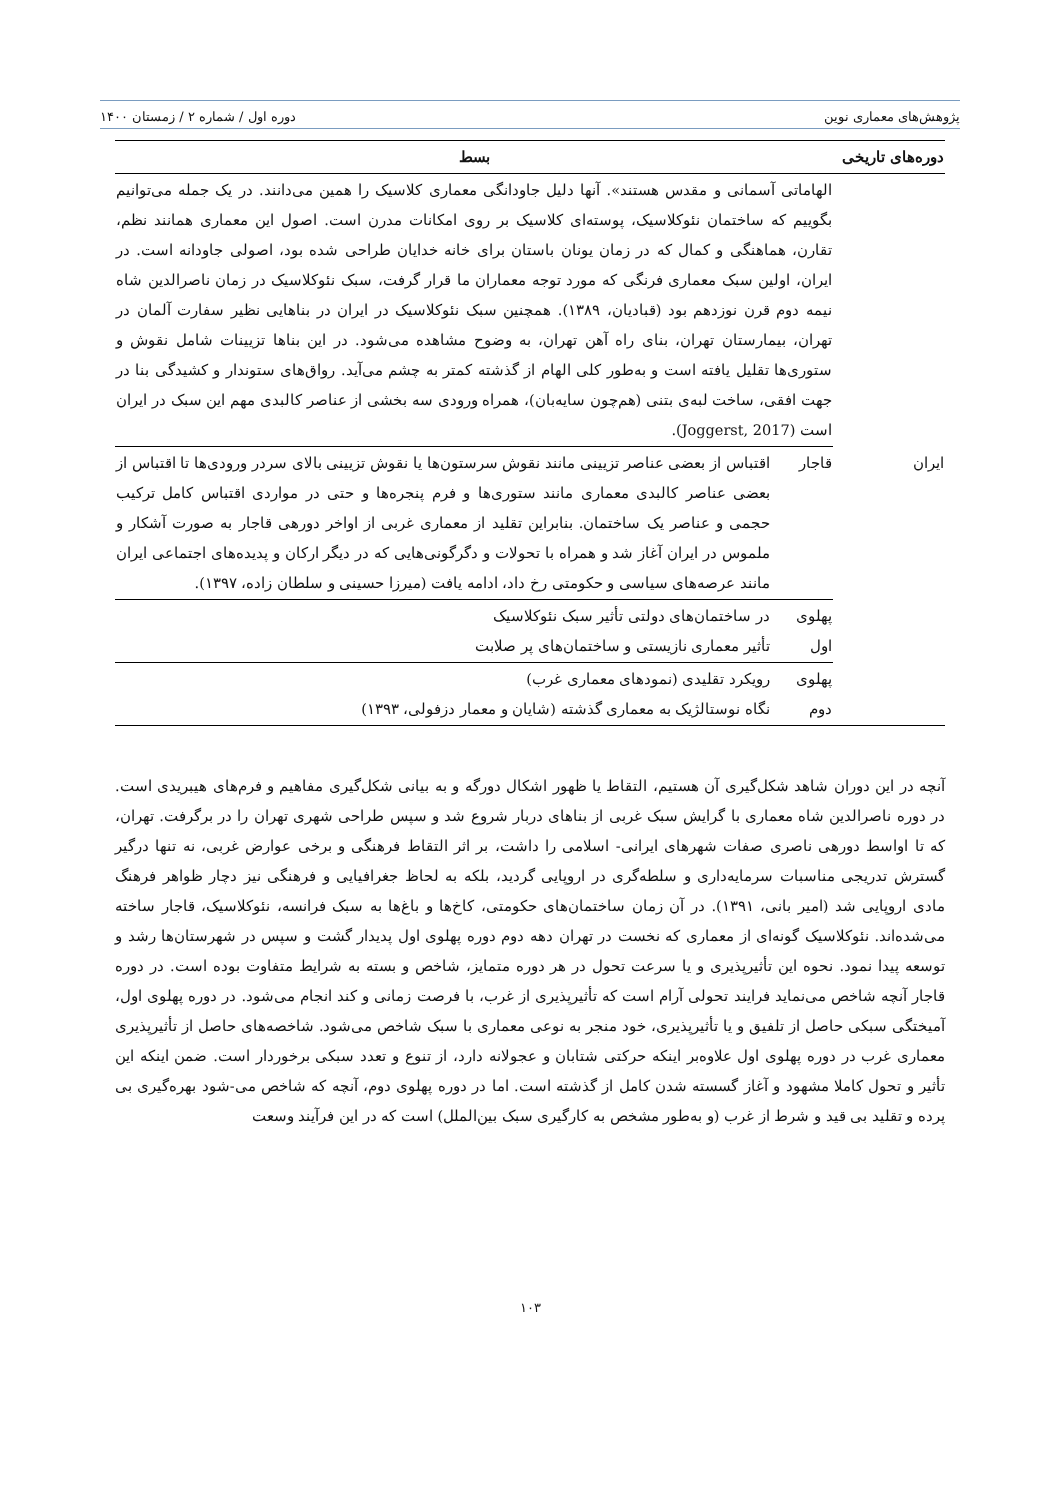پژوهش‌های معماری نوین دوره اول / شماره ۲ / زمستان ۱۴۰۰
| دوره‌های تاریخی | بسط | |
| --- | --- | --- |
| | الهاماتی آسمانی و مقدس هستند». آنها دلیل جاودانگی معماری کلاسیک را همین می‌دانند. در یک جمله می‌توانیم بگوییم که ساختمان نئوکلاسیک، پوسته‌ای کلاسیک بر روی امکانات مدرن است. اصول این معماری همانند نظم، تقارن، هماهنگی و کمال که در زمان یونان باستان برای خانه خدایان طراحی شده بود، اصولی جاودانه است. در ایران، اولین سبک معماری فرنگی که مورد توجه معماران ما قرار گرفت، سبک نئوکلاسیک در زمان ناصرالدین شاه نیمه دوم قرن نوزدهم بود (قبادیان، ۱۳۸۹). همچنین سبک نئوکلاسیک در ایران در بناهایی نظیر سفارت آلمان در تهران، بیمارستان تهران، بنای راه آهن تهران، به وضوح مشاهده می‌شود. در این بناها تزیینات شامل نقوش و ستوری‌ها تقلیل یافته است و به‌طور کلی الهام از گذشته کمتر به چشم می‌آید. رواق‌های ستوندار و کشیدگی بنا در جهت افقی، ساخت لبه‌ی بتنی (هم‌چون سایه‌بان)، همراه ورودی سه بخشی از عناصر کالبدی مهم این سبک در ایران است (Joggerst, 2017). | |
| ایران | قاجار | اقتباس از بعضی عناصر تزیینی مانند نقوش سرستون‌ها یا نقوش تزیینی بالای سردر ورودی‌ها تا اقتباس از بعضی عناصر کالبدی معماری مانند ستوری‌ها و فرم پنجره‌ها و حتی در مواردی اقتباس کامل ترکیب حجمی و عناصر یک ساختمان. بنابراین تقلید از معماری غربی از اواخر دورهی قاجار به صورت آشکار و ملموس در ایران آغاز شد و همراه با تحولات و دگرگونی‌هایی که در دیگر ارکان و پدیده‌های اجتماعی ایران مانند عرصه‌های سیاسی و حکومتی رخ داد، ادامه یافت (میرزا حسینی و سلطان زاده، ۱۳۹۷). |
| | پهلوی اول | در ساختمان‌های دولتی تأثیر سبک نئوکلاسیک تأثیر معماری نازیستی و ساختمان‌های پر صلابت |
| | پهلوی دوم | رویکرد تقلیدی (نمودهای معماری غرب) نگاه نوستالژیک به معماری گذشته (شایان و معمار دزفولی، ۱۳۹۳) |
آنچه در این دوران شاهد شکل‌گیری آن هستیم، التقاط یا ظهور اشکال دورگه و به بیانی شکل‌گیری مفاهیم و فرم‌های هیبریدی است. در دوره ناصرالدین شاه معماری با گرایش سبک غربی از بناهای دربار شروع شد و سپس طراحی شهری تهران را در برگرفت. تهران، که تا اواسط دورهی ناصری صفات شهرهای ایرانی- اسلامی را داشت، بر اثر التقاط فرهنگی و برخی عوارض غربی، نه تنها درگیر گسترش تدریجی مناسبات سرمایه‌داری و سلطه‌گری در اروپایی گردید، بلکه به لحاظ جغرافیایی و فرهنگی نیز دچار ظواهر فرهنگ مادی اروپایی شد (امیر بانی، ۱۳۹۱). در آن زمان ساختمان‌های حکومتی، کاخ‌ها و باغ‌ها به سبک فرانسه، نئوکلاسیک، قاجار ساخته می‌شده‌اند. نئوکلاسیک گونه‌ای از معماری که نخست در تهران دهه دوم دوره پهلوی اول پدیدار گشت و سپس در شهرستان‌ها رشد و توسعه پیدا نمود. نحوه این تأثیرپذیری و یا سرعت تحول در هر دوره متمایز، شاخص و بسته به شرایط متفاوت بوده است. در دوره قاجار آنچه شاخص می‌نماید فرایند تحولی آرام است که تأثیرپذیری از غرب، با فرصت زمانی و کند انجام می‌شود. در دوره پهلوی اول، آمیختگی سبکی حاصل از تلفیق و یا تأثیرپذیری، خود منجر به نوعی معماری با سبک شاخص می‌شود. شاخصه‌های حاصل از تأثیرپذیری معماری غرب در دوره پهلوی اول علاوه‌بر اینکه حرکتی شتابان و عجولانه دارد، از تنوع و تعدد سبکی برخوردار است. ضمن اینکه این تأثیر و تحول کاملا مشهود و آغاز گسسته شدن کامل از گذشته است. اما در دوره پهلوی دوم، آنچه که شاخص می-شود بهره‌گیری بی پرده و تقلید بی قید و شرط از غرب (و به‌طور مشخص به کارگیری سبک بین‌الملل) است که در این فرآیند وسعت
۱۰۳